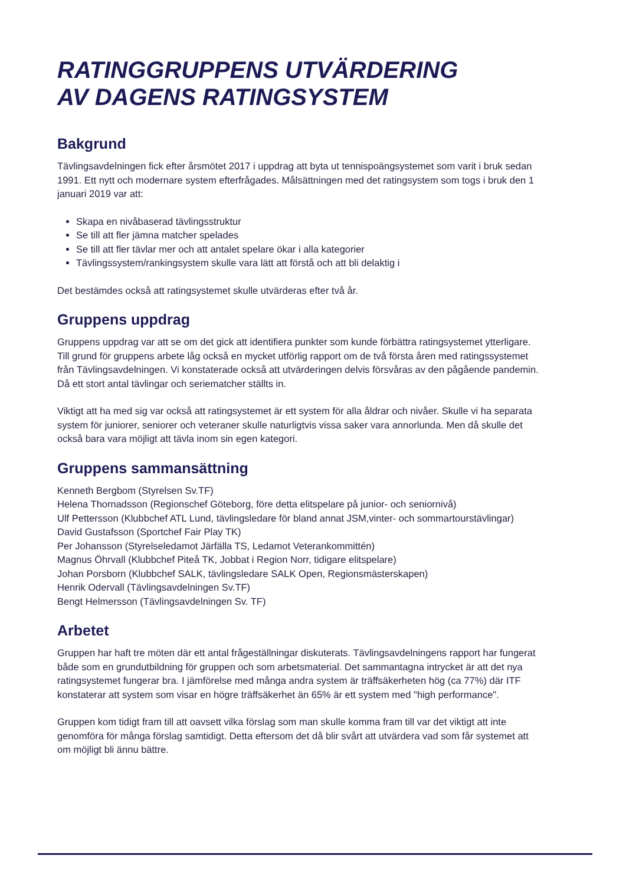RATINGGRUPPENS UTVÄRDERING
AV DAGENS RATINGSYSTEM
Bakgrund
Tävlingsavdelningen fick efter årsmötet 2017 i uppdrag att byta ut tennispoängsystemet som varit i bruk sedan 1991. Ett nytt och modernare system efterfrågades. Målsättningen med det ratingsystem som togs i bruk den 1 januari 2019 var att:
Skapa en nivåbaserad tävlingsstruktur
Se till att fler jämna matcher spelades
Se till att fler tävlar mer och att antalet spelare ökar i alla kategorier
Tävlingssystem/rankingsystem skulle vara lätt att förstå och att bli delaktig i
Det bestämdes också att ratingsystemet skulle utvärderas efter två år.
Gruppens uppdrag
Gruppens uppdrag var att se om det gick att identifiera punkter som kunde förbättra ratingsystemet ytterligare. Till grund för gruppens arbete låg också en mycket utförlig rapport om de två första åren med ratingssystemet från Tävlingsavdelningen. Vi konstaterade också att utvärderingen delvis försvåras av den pågående pandemin. Då ett stort antal tävlingar och seriematcher ställts in.
Viktigt att ha med sig var också att ratingsystemet är ett system för alla åldrar och nivåer. Skulle vi ha separata system för juniorer, seniorer och veteraner skulle naturligtvis vissa saker vara annorlunda. Men då skulle det också bara vara möjligt att tävla inom sin egen kategori.
Gruppens sammansättning
Kenneth Bergbom (Styrelsen Sv.TF)
Helena Thornadsson (Regionschef Göteborg, före detta elitspelare på junior- och seniornivå)
Ulf Pettersson (Klubbchef ATL Lund, tävlingsledare för bland annat JSM,vinter- och sommartourstävlingar)
David Gustafsson (Sportchef Fair Play TK)
Per Johansson (Styrelseledamot Järfälla TS, Ledamot Veterankommittén)
Magnus Öhrvall (Klubbchef Piteå TK, Jobbat i Region Norr, tidigare elitspelare)
Johan Porsborn (Klubbchef SALK, tävlingsledare SALK Open, Regionsmästerskapen)
Henrik Odervall (Tävlingsavdelningen Sv.TF)
Bengt Helmersson (Tävlingsavdelningen Sv. TF)
Arbetet
Gruppen har haft tre möten där ett antal frågeställningar diskuterats. Tävlingsavdelningens rapport har fungerat både som en grundutbildning för gruppen och som arbetsmaterial. Det sammantagna intrycket är att det nya ratingsystemet fungerar bra. I jämförelse med många andra system är träffsäkerheten hög (ca 77%) där ITF konstaterar att system som visar en högre träffsäkerhet än 65% är ett system med "high performance".
Gruppen kom tidigt fram till att oavsett vilka förslag som man skulle komma fram till var det viktigt att inte genomföra för många förslag samtidigt. Detta eftersom det då blir svårt att utvärdera vad som får systemet att om möjligt bli ännu bättre.